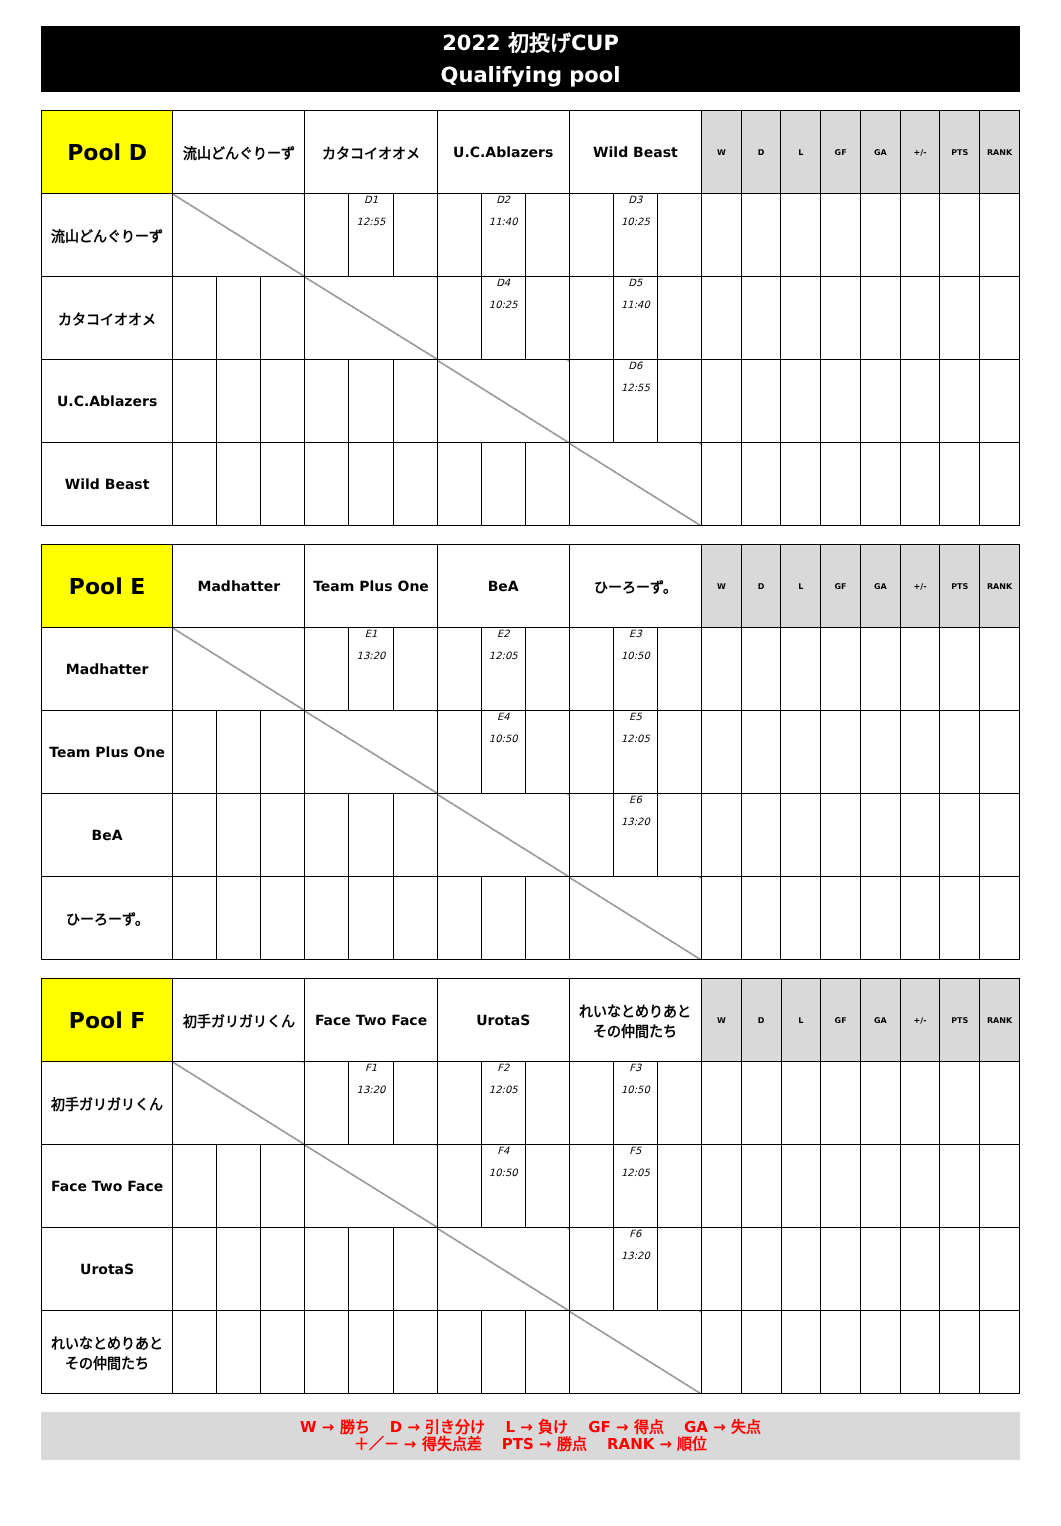2022 初投げCUP
Qualifying pool
| Pool D | 流山どんぐりーず | | | カタコイオオメ | | | U.C.Ablazers | | | Wild Beast | | | W | D | L | GF | GA | +/- | PTS | RANK |
| --- | --- | --- | --- | --- | --- | --- | --- | --- | --- | --- | --- | --- | --- | --- | --- | --- | --- | --- | --- | --- |
| 流山どんぐりーず | | | | | D1 12:55 | | | D2 11:40 | | | D3 10:25 | | | | | | | | | |
| カタコイオオメ | | | | | | | | D4 10:25 | | | D5 11:40 | | | | | | | | | |
| U.C.Ablazers | | | | | | | | | | | D6 12:55 | | | | | | | | | |
| Wild Beast | | | | | | | | | | | | | | | | | | | | |
| Pool E | Madhatter | | | Team Plus One | | | BeA | | | ひーろーず。 | | | W | D | L | GF | GA | +/- | PTS | RANK |
| --- | --- | --- | --- | --- | --- | --- | --- | --- | --- | --- | --- | --- | --- | --- | --- | --- | --- | --- | --- | --- |
| Madhatter | | | | | E1 13:20 | | | E2 12:05 | | | E3 10:50 | | | | | | | | | |
| Team Plus One | | | | | | | | E4 10:50 | | | E5 12:05 | | | | | | | | | |
| BeA | | | | | | | | | | | E6 13:20 | | | | | | | | | |
| ひーろーず。 | | | | | | | | | | | | | | | | | | | | |
| Pool F | 初手ガリガリくん | | | Face Two Face | | | UrotaS | | | れいなとめりあと その仲間たち | | | W | D | L | GF | GA | +/- | PTS | RANK |
| --- | --- | --- | --- | --- | --- | --- | --- | --- | --- | --- | --- | --- | --- | --- | --- | --- | --- | --- | --- | --- |
| 初手ガリガリくん | | | | | F1 13:20 | | | F2 12:05 | | | F3 10:50 | | | | | | | | | |
| Face Two Face | | | | | | | | F4 10:50 | | | F5 12:05 | | | | | | | | | |
| UrotaS | | | | | | | | | | | F6 13:20 | | | | | | | | | |
| れいなとめりあと その仲間たち | | | | | | | | | | | | | | | | | | | | |
W → 勝ち　 D → 引き分け　 L → 負け　 GF → 得点　 GA → 失点
＋／－ → 得失点差　 PTS → 勝点　 RANK → 順位